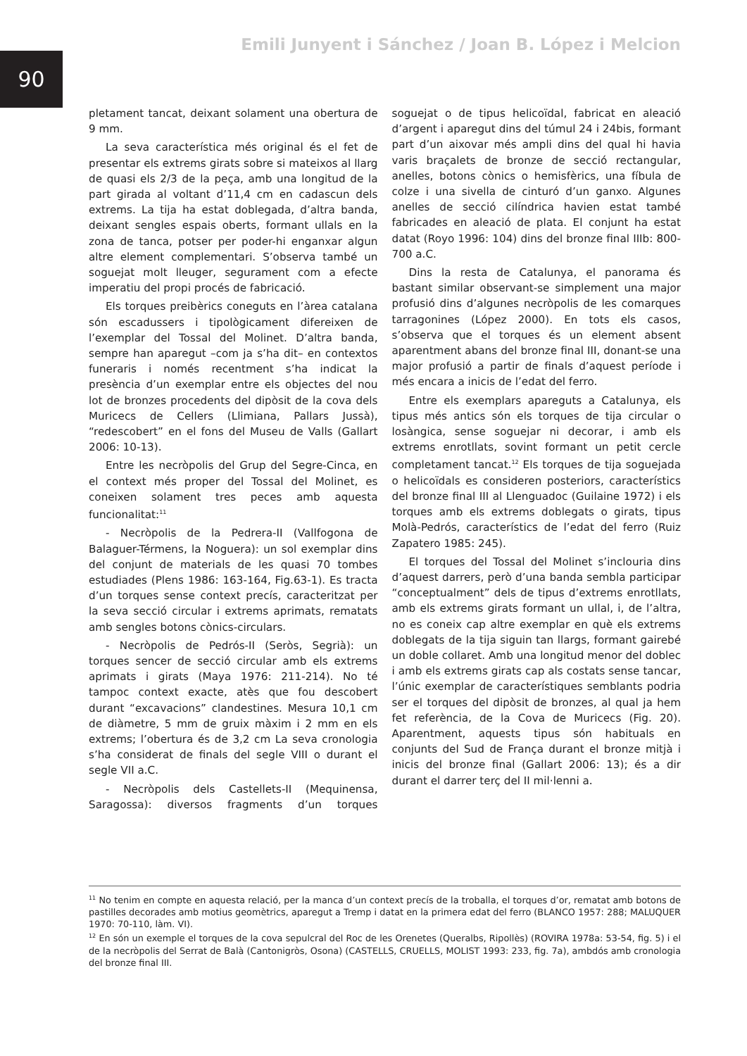90
Emili Junyent i Sánchez / Joan B. López i Melcion
pletament tancat, deixant solament una obertura de 9 mm.
La seva característica més original és el fet de presentar els extrems girats sobre si mateixos al llarg de quasi els 2/3 de la peça, amb una longitud de la part girada al voltant d’11,4 cm en cadascun dels extrems. La tija ha estat doblegada, d’altra banda, deixant sengles espais oberts, formant ullals en la zona de tanca, potser per poder-hi enganxar algun altre element complementari. S’observa també un soguejat molt lleuger, segurament com a efecte imperatiu del propi procés de fabricació.
Els torques preibèrics coneguts en l’àrea catalana són escadussers i tipològicament difereixen de l’exemplar del Tossal del Molinet. D’altra banda, sempre han aparegut –com ja s’ha dit– en contextos funeraris i només recentment s’ha indicat la presència d’un exemplar entre els objectes del nou lot de bronzes procedents del dipòsit de la cova dels Muricecs de Cellers (Llimiana, Pallars Jussà), “redescobert” en el fons del Museu de Valls (Gallart 2006: 10-13).
Entre les necròpolis del Grup del Segre-Cinca, en el context més proper del Tossal del Molinet, es coneixen solament tres peces amb aquesta funcionalitat:<sup>11</sup>
- Necròpolis de la Pedrera-II (Vallfogona de Balaguer-Térmens, la Noguera): un sol exemplar dins del conjunt de materials de les quasi 70 tombes estudiades (Plens 1986: 163-164, Fig.63-1). Es tracta d’un torques sense context precís, caracteritzat per la seva secció circular i extrems aprimats, rematats amb sengles botons cònics-circulars.
- Necròpolis de Pedrós-II (Seròs, Segrià): un torques sencer de secció circular amb els extrems aprimats i girats (Maya 1976: 211-214). No té tampoc context exacte, atès que fou descobert durant “excavacions” clandestines. Mesura 10,1 cm de diàmetre, 5 mm de gruix màxim i 2 mm en els extrems; l’obertura és de 3,2 cm La seva cronologia s’ha considerat de finals del segle VIII o durant el segle VII a.C.
- Necròpolis dels Castellets-II (Mequinensa, Saragossa): diversos fragments d’un torques soguejat o de tipus helicoïdal, fabricat en aleació d’argent i aparegut dins del túmul 24 i 24bis, formant part d’un aixovar més ampli dins del qual hi havia varis braçalets de bronze de secció rectangular, anelles, botons cònics o hemisfèrics, una fíbula de colze i una sivella de cinturó d’un ganxo. Algunes anelles de secció cilíndrica havien estat també fabricades en aleació de plata. El conjunt ha estat datat (Royo 1996: 104) dins del bronze final IIIb: 800-700 a.C.
Dins la resta de Catalunya, el panorama és bastant similar observant-se simplement una major profusió dins d’algunes necròpolis de les comarques tarragonines (López 2000). En tots els casos, s’observa que el torques és un element absent aparentment abans del bronze final III, donant-se una major profusió a partir de finals d’aquest període i més encara a inicis de l’edat del ferro.
Entre els exemplars apareguts a Catalunya, els tipus més antics són els torques de tija circular o losàngica, sense soguejar ni decorar, i amb els extrems enrotllats, sovint formant un petit cercle completament tancat.<sup>12</sup> Els torques de tija soguejada o helicoïdals es consideren posteriors, característics del bronze final III al Llenguadoc (Guilaine 1972) i els torques amb els extrems doblegats o girats, tipus Molà-Pedrós, característics de l’edat del ferro (Ruiz Zapatero 1985: 245).
El torques del Tossal del Molinet s’inclouria dins d’aquest darrers, però d’una banda sembla participar “conceptualment” dels de tipus d’extrems enrotllats, amb els extrems girats formant un ullal, i, de l’altra, no es coneix cap altre exemplar en què els extrems doblegats de la tija siguin tan llargs, formant gairebé un doble collaret. Amb una longitud menor del doblec i amb els extrems girats cap als costats sense tancar, l’únic exemplar de característiques semblants podria ser el torques del dipòsit de bronzes, al qual ja hem fet referència, de la Cova de Muricecs (Fig. 20). Aparentment, aquests tipus són habituals en conjunts del Sud de França durant el bronze mitjà i inicis del bronze final (Gallart 2006: 13); és a dir durant el darrer terç del II mil·lenni a.
<sup>11</sup> No tenim en compte en aquesta relació, per la manca d’un context precís de la troballa, el torques d’or, rematat amb botons de pastilles decorades amb motius geomètrics, aparegut a Tremp i datat en la primera edat del ferro (BLANCO 1957: 288; MALUQUER 1970: 70-110, làm. VI).
<sup>12</sup> En són un exemple el torques de la cova sepulcral del Roc de les Orenetes (Queralbs, Ripollès) (ROVIRA 1978a: 53-54, fig. 5) i el de la necròpolis del Serrat de Balà (Cantonigròs, Osona) (CASTELLS, CRUELLS, MOLIST 1993: 233, fig. 7a), ambdós amb cronologia del bronze final III.